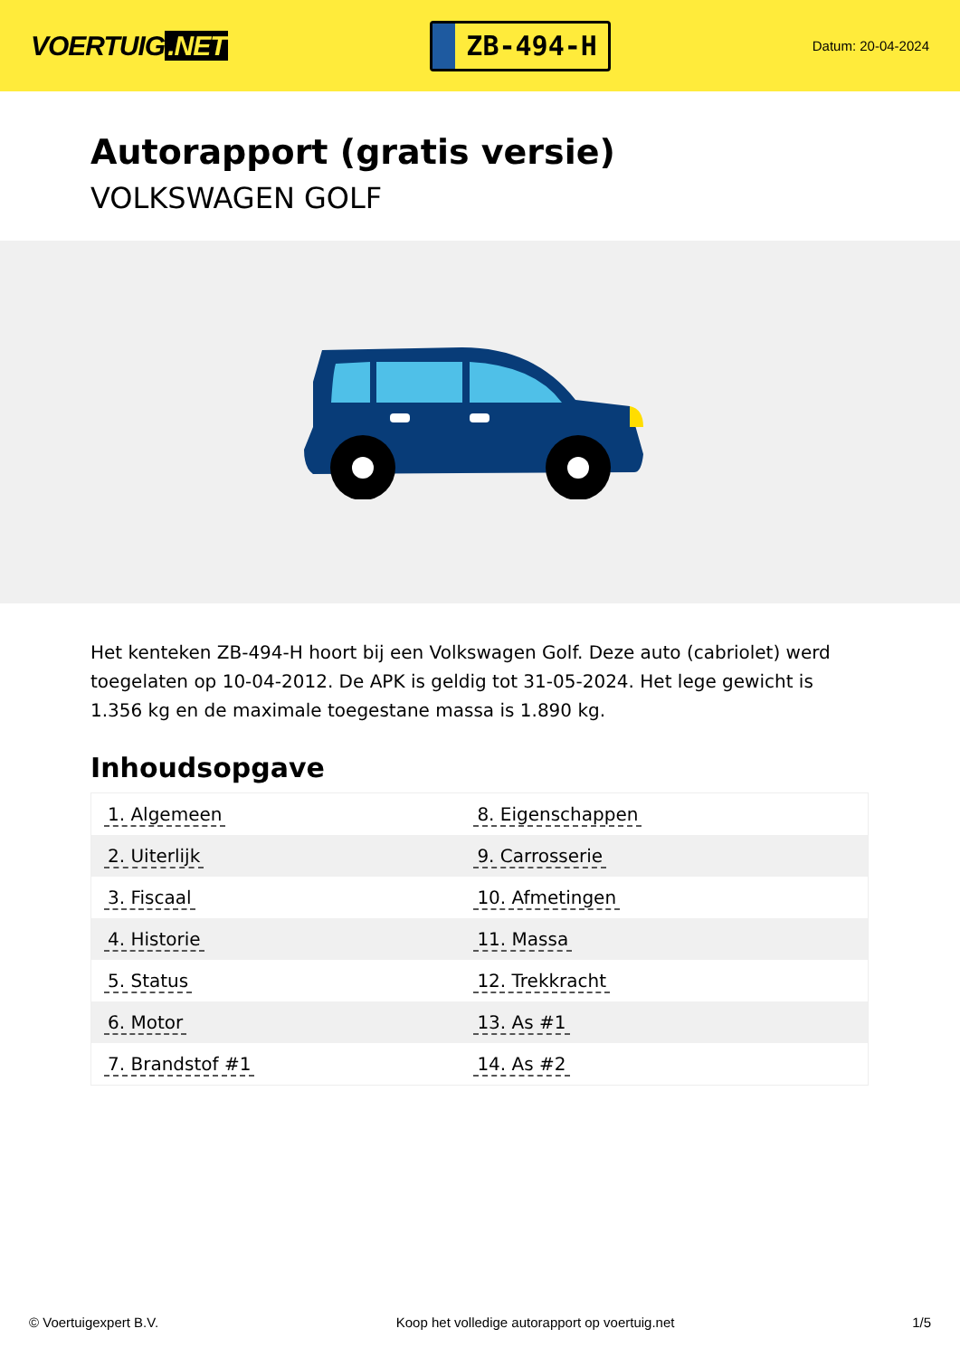VOERTUIG.NET
ZB-494-H
Datum: 20-04-2024
Autorapport (gratis versie)
VOLKSWAGEN GOLF
Het kenteken ZB-494-H hoort bij een Volkswagen Golf. Deze auto (cabriolet) werd toegelaten op 10-04-2012. De APK is geldig tot 31-05-2024. Het lege gewicht is 1.356 kg en de maximale toegestane massa is 1.890 kg.
Inhoudsopgave
| 1. Algemeen | 8. Eigenschappen |
| 2. Uiterlijk | 9. Carrosserie |
| 3. Fiscaal | 10. Afmetingen |
| 4. Historie | 11. Massa |
| 5. Status | 12. Trekkracht |
| 6. Motor | 13. As #1 |
| 7. Brandstof #1 | 14. As #2 |
© Voertuigexpert B.V. Koop het volledige autorapport op voertuig.net 1/5